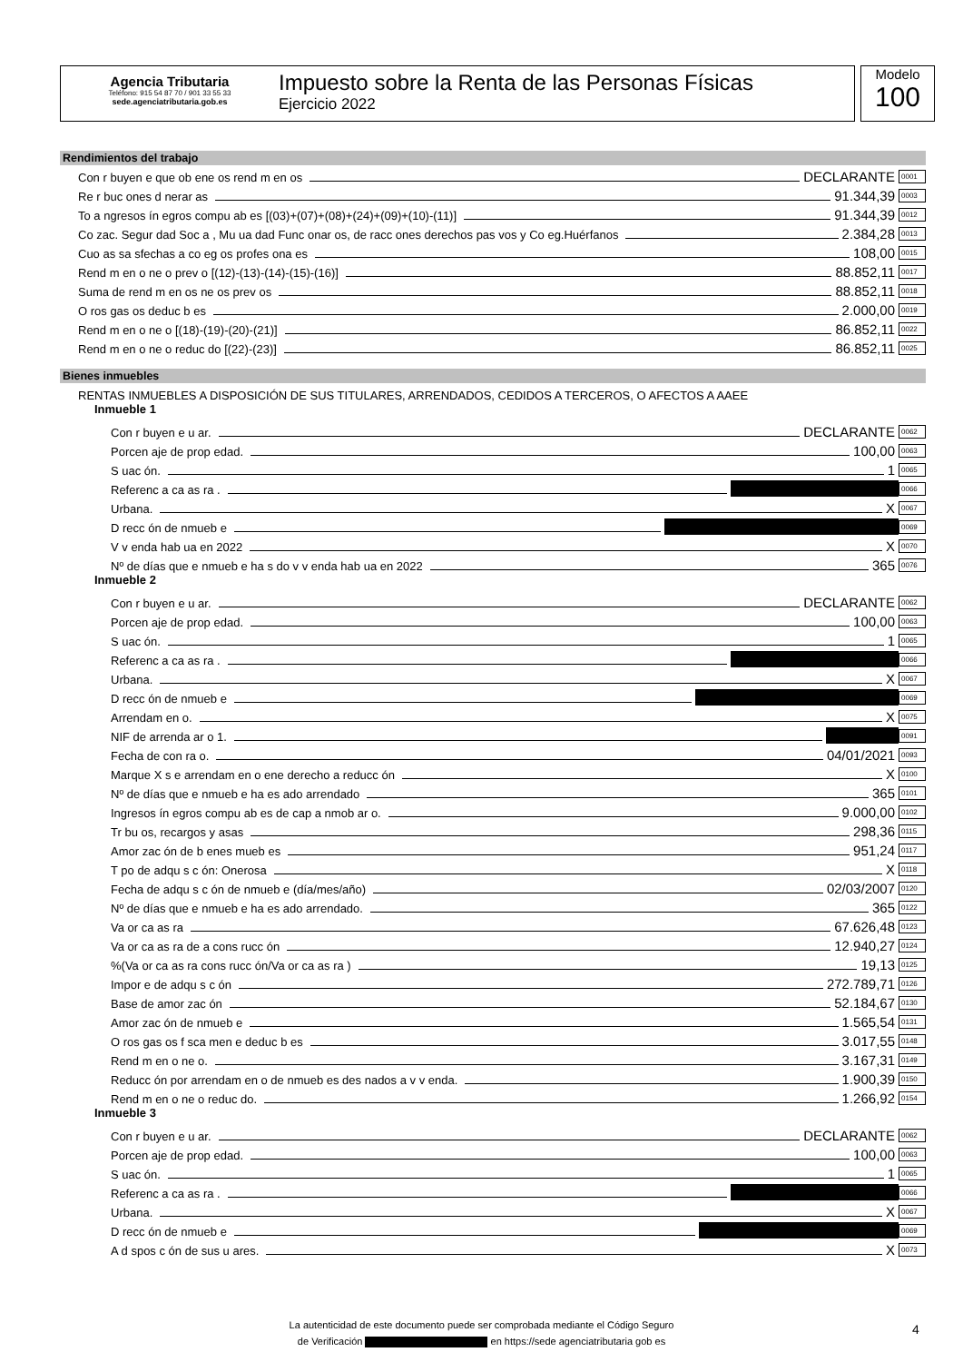Agencia Tributaria
Teléfono: 915 54 87 70 / 901 33 55 33
sede.agenciatributaria.gob.es
Impuesto sobre la Renta de las Personas Físicas
Ejercicio 2022
Modelo
100
Rendimientos del trabajo
Con r buyen e que ob ene os rend m en os DECLARANTE 0001
Re r buc ones d nerar as 91.344,39 0003
To a ngresos ín egros compu ab es [(03)+(07)+(08)+(24)+(09)+(10)-(11)] 91.344,39 0012
Co zac. Segur dad Soc a , Mu ua dad Func onar os, de racc ones derechos pas vos y Co eg.Huérfanos 2.384,28 0013
Cuo as sa sfechas a co eg os profes ona es 108,00 0015
Rend m en o ne o prev o [(12)-(13)-(14)-(15)-(16)] 88.852,11 0017
Suma de rend m en os ne os prev os 88.852,11 0018
O ros gas os deduc b es 2.000,00 0019
Rend m en o ne o [(18)-(19)-(20)-(21)] 86.852,11 0022
Rend m en o ne o reduc do [(22)-(23)] 86.852,11 0025
Bienes inmuebles
RENTAS INMUEBLES A DISPOSICIÓN DE SUS TITULARES, ARRENDADOS, CEDIDOS A TERCEROS, O AFECTOS A AAEE
Inmueble 1
Con r buyen e u ar. DECLARANTE 0062
Porcen aje de prop edad. 100,00 0063
S uac ón. 1 0065
Referenc a ca as ra . 0066
Urbana. X 0067
D recc ón de nmueb e 0069
V v enda hab ua en 2022 X 0070
Nº de días que e nmueb e ha s do v v enda hab ua en 2022 365 0076
Inmueble 2
Con r buyen e u ar. DECLARANTE 0062
Porcen aje de prop edad. 100,00 0063
S uac ón. 1 0065
Referenc a ca as ra . 0066
Urbana. X 0067
D recc ón de nmueb e 0069
Arrendam en o. X 0075
NIF de arrenda ar o 1. 0091
Fecha de con ra o. 04/01/2021 0093
Marque X s e arrendam en o ene derecho a reducc ón X 0100
Nº de días que e nmueb e ha es ado arrendado 365 0101
Ingresos ín egros compu ab es de cap a nmob ar o. 9.000,00 0102
Tr bu os, recargos y asas 298,36 0115
Amor zac ón de b enes mueb es 951,24 0117
T po de adqu s c ón: Onerosa X 0118
Fecha de adqu s c ón de nmueb e (día/mes/año) 02/03/2007 0120
Nº de días que e nmueb e ha es ado arrendado. 365 0122
Va or ca as ra 67.626,48 0123
Va or ca as ra de a cons rucc ón 12.940,27 0124
%(Va or ca as ra cons rucc ón/Va or ca as ra ) 19,13 0125
Impor e de adqu s c ón 272.789,71 0126
Base de amor zac ón 52.184,67 0130
Amor zac ón de nmueb e 1.565,54 0131
O ros gas os f sca men e deduc b es 3.017,55 0148
Rend m en o ne o. 3.167,31 0149
Reducc ón por arrendam en o de nmueb es des nados a v v enda. 1.900,39 0150
Rend m en o ne o reduc do. 1.266,92 0154
Inmueble 3
Con r buyen e u ar. DECLARANTE 0062
Porcen aje de prop edad. 100,00 0063
S uac ón. 1 0065
Referenc a ca as ra . 0066
Urbana. X 0067
D recc ón de nmueb e 0069
A d spos c ón de sus u ares. X 0073
La autenticidad de este documento puede ser comprobada mediante el Código Seguro
de Verificación en https://sede agenciatributaria gob es
4